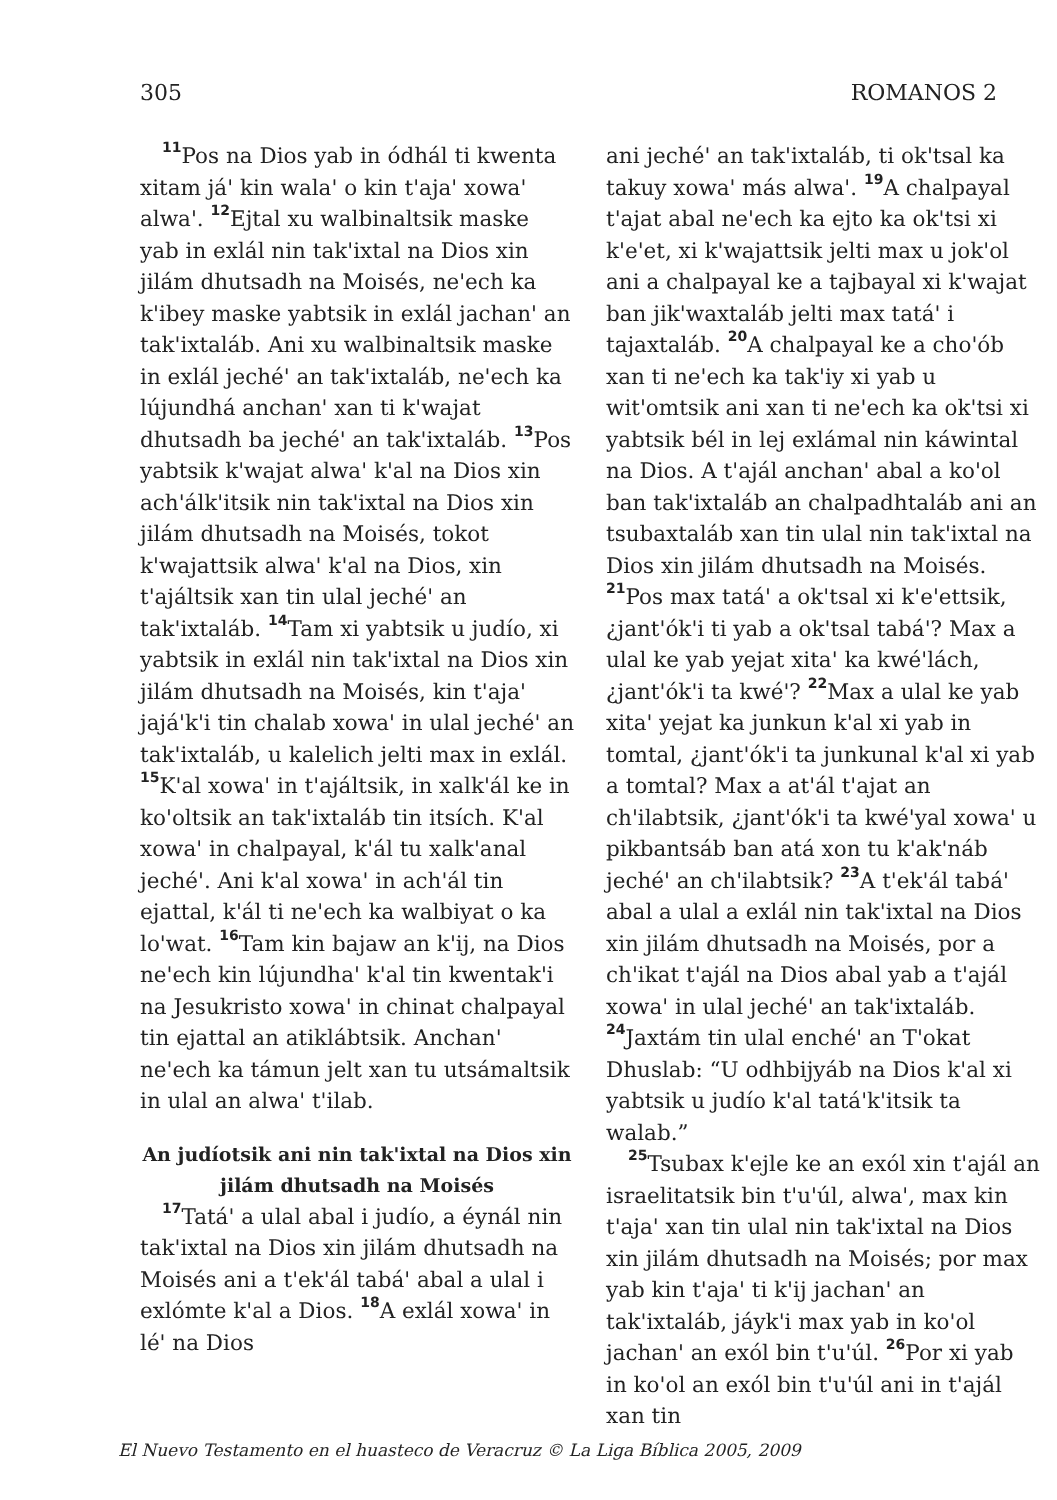305 ROMANOS 2
<sup>11</sup> Pos na Dios yab in ódhál ti kwenta xitam já' kin wala' o kin t'aja' xowa' alwa'. <sup>12</sup>Ejtal xu walbinaltsik maske yab in exlál nin tak'ixtal na Dios xin jilám dhutsadh na Moisés, ne'ech ka k'ibey maske yabtsik in exlál jachan' an tak'ixtaláb. Ani xu walbinaltsik maske in exlál jeché' an tak'ixtaláb, ne'ech ka lújundhá anchan' xan ti k'wajat dhutsadh ba jeché' an tak'ixtaláb. <sup>13</sup>Pos yabtsik k'wajat alwa' k'al na Dios xin ach'álk'itsik nin tak'ixtal na Dios xin jilám dhutsadh na Moisés, tokot k'wajattsik alwa' k'al na Dios, xin t'ajáltsik xan tin ulal jeché' an tak'ixtaláb. <sup>14</sup>Tam xi yabtsik u judío, xi yabtsik in exlál nin tak'ixtal na Dios xin jilám dhutsadh na Moisés, kin t'aja' jajá'k'i tin chalab xowa' in ulal jeché' an tak'ixtaláb, u kalelich jelti max in exlál. <sup>15</sup>K'al xowa' in t'ajáltsik, in xalk'ál ke in ko'oltsik an tak'ixtaláb tin itsích. K'al xowa' in chalpayal, k'ál tu xalk'anal jeché'. Ani k'al xowa' in ach'ál tin ejattal, k'ál ti ne'ech ka walbiyat o ka lo'wat. <sup>16</sup>Tam kin bajaw an k'ij, na Dios ne'ech kin lújundha' k'al tin kwentak'i na Jesukristo xowa' in chinat chalpayal tin ejattal an atiklábtsik. Anchan' ne'ech ka támun jelt xan tu utsámaltsik in ulal an alwa' t'ilab.
An judíotsik ani nin tak'ixtal na Dios xin jilám dhutsadh na Moisés
<sup>17</sup> Tatá' a ulal abal i judío, a éynál nin tak'ixtal na Dios xin jilám dhutsadh na Moisés ani a t'ek'ál tabá' abal a ulal i exlómte k'al a Dios. <sup>18</sup>A exlál xowa' in lé' na Dios
ani jeché' an tak'ixtaláb, ti ok'tsal ka takuy xowa' más alwa'. <sup>19</sup>A chalpayal t'ajat abal ne'ech ka ejto ka ok'tsi xi k'e'et, xi k'wajattsik jelti max u jok'ol ani a chalpayal ke a tajbayal xi k'wajat ban jik'waxtaláb jelti max tatá' i tajaxtaláb. <sup>20</sup>A chalpayal ke a cho'ób xan ti ne'ech ka tak'iy xi yab u wit'omtsik ani xan ti ne'ech ka ok'tsi xi yabtsik bél in lej exlámal nin káwintal na Dios. A t'ajál anchan' abal a ko'ol ban tak'ixtaláb an chalpadhtaláb ani an tsubaxtaláb xan tin ulal nin tak'ixtal na Dios xin jilám dhutsadh na Moisés. <sup>21</sup>Pos max tatá' a ok'tsal xi k'e'ettsik, ¿jant'ók'i ti yab a ok'tsal tabá'? Max a ulal ke yab yejat xita' ka kwé'lách, ¿jant'ók'i ta kwé'? <sup>22</sup>Max a ulal ke yab xita' yejat ka junkun k'al xi yab in tomtal, ¿jant'ók'i ta junkunal k'al xi yab a tomtal? Max a at'ál t'ajat an ch'ilabtsik, ¿jant'ók'i ta kwé'yal xowa' u pikbantsáb ban atá xon tu k'ak'náb jeché' an ch'ilabtsik? <sup>23</sup>A t'ek'ál tabá' abal a ulal a exlál nin tak'ixtal na Dios xin jilám dhutsadh na Moisés, por a ch'ikat t'ajál na Dios abal yab a t'ajál xowa' in ulal jeché' an tak'ixtaláb. <sup>24</sup>Jaxtám tin ulal enché' an T'okat Dhuslab: “U odhbijyáb na Dios k'al xi yabtsik u judío k'al tatá'k'itsik ta walab.”
<sup>25</sup> Tsubax k'ejle ke an exól xin t'ajál an israelitatsik bin t'u'úl, alwa', max kin t'aja' xan tin ulal nin tak'ixtal na Dios xin jilám dhutsadh na Moisés; por max yab kin t'aja' ti k'ij jachan' an tak'ixtaláb, jáyk'i max yab in ko'ol jachan' an exól bin t'u'úl. <sup>26</sup>Por xi yab in ko'ol an exól bin t'u'úl ani in t'ajál xan tin
El Nuevo Testamento en el huasteco de Veracruz © La Liga Bíblica 2005, 2009